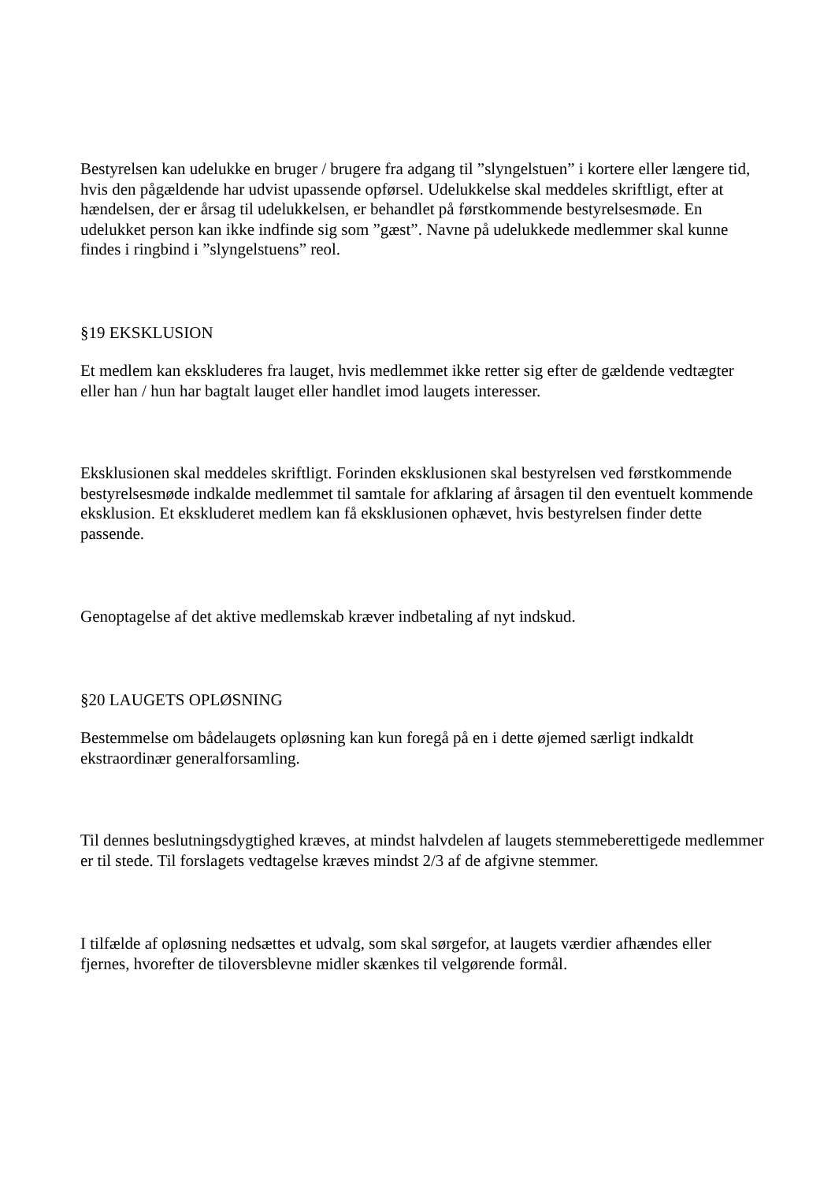Bestyrelsen kan udelukke en bruger / brugere fra adgang til ”slyngelstuen” i kortere eller længere tid, hvis den pågældende har udvist upassende opførsel. Udelukkelse skal meddeles skriftligt, efter at hændelsen, der er årsag til udelukkelsen, er behandlet på førstkommende bestyrelsesmøde. En udelukket person kan ikke indfinde sig som ”gæst”. Navne på udelukkede medlemmer skal kunne findes i ringbind i ”slyngelstuens” reol.
§19 EKSKLUSION
Et medlem kan ekskluderes fra lauget, hvis medlemmet ikke retter sig efter de gældende vedtægter eller han / hun har bagtalt lauget eller handlet imod laugets interesser.
Eksklusionen skal meddeles skriftligt. Forinden eksklusionen skal bestyrelsen ved førstkommende bestyrelsesmøde indkalde medlemmet til samtale for afklaring af årsagen til den eventuelt kommende eksklusion. Et ekskluderet medlem kan få eksklusionen ophævet, hvis bestyrelsen finder dette passende.
Genoptagelse af det aktive medlemskab kræver indbetaling af nyt indskud.
§20 LAUGETS OPLØSNING
Bestemmelse om bådelaugets opløsning kan kun foregå på en i dette øjemed særligt indkaldt ekstraordinær generalforsamling.
Til dennes beslutningsdygtighed kræves, at mindst halvdelen af laugets stemmeberettigede medlemmer er til stede. Til forslagets vedtagelse kræves mindst 2/3 af de afgivne stemmer.
I tilfælde af opløsning nedsættes et udvalg, som skal sørgefor, at laugets værdier afhændes eller fjernes, hvorefter de tiloversblevne midler skænkes til velgørende formål.